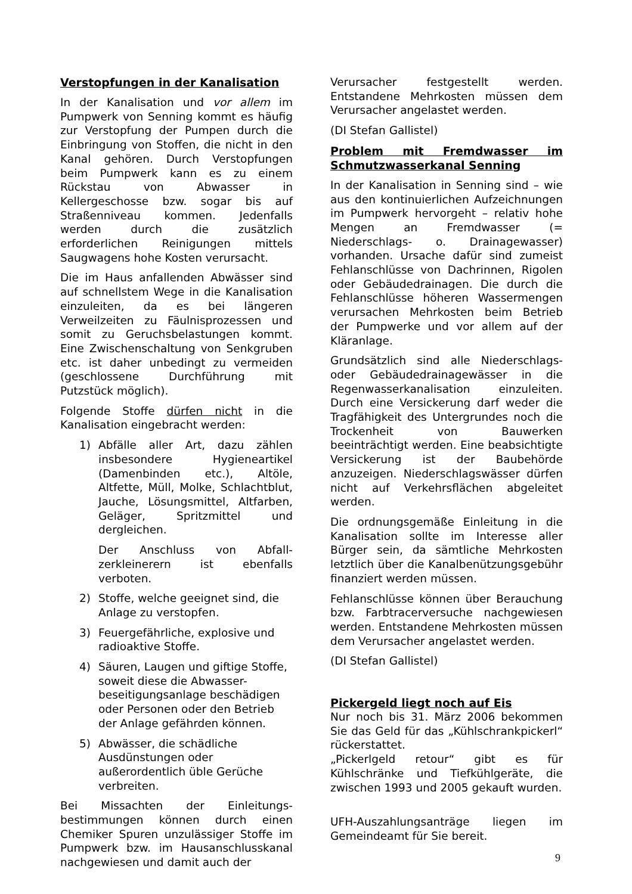Verstopfungen in der Kanalisation
In der Kanalisation und vor allem im Pumpwerk von Senning kommt es häufig zur Verstopfung der Pumpen durch die Einbringung von Stoffen, die nicht in den Kanal gehören. Durch Verstopfungen beim Pumpwerk kann es zu einem Rückstau von Abwasser in Kellergeschosse bzw. sogar bis auf Straßenniveau kommen. Jedenfalls werden durch die zusätzlich erforderlichen Reinigungen mittels Saugwagens hohe Kosten verursacht.
Die im Haus anfallenden Abwässer sind auf schnellstem Wege in die Kanalisation einzuleiten, da es bei längeren Verweilzeiten zu Fäulnisprozessen und somit zu Geruchsbelastungen kommt. Eine Zwischenschaltung von Senkgruben etc. ist daher unbedingt zu vermeiden (geschlossene Durchführung mit Putzstück möglich).
Folgende Stoffe dürfen nicht in die Kanalisation eingebracht werden:
1) Abfälle aller Art, dazu zählen insbesondere Hygieneartikel (Damenbinden etc.), Altöle, Altfette, Müll, Molke, Schlachtblut, Jauche, Lösungsmittel, Altfarben, Geläger, Spritzmittel und dergleichen.
Der Anschluss von Abfall-zerkleinerern ist ebenfalls verboten.
2) Stoffe, welche geeignet sind, die Anlage zu verstopfen.
3) Feuergefährliche, explosive und radioaktive Stoffe.
4) Säuren, Laugen und giftige Stoffe, soweit diese die Abwasser-beseitigungsanlage beschädigen oder Personen oder den Betrieb der Anlage gefährden können.
5) Abwässer, die schädliche Ausdünstungen oder außerordentlich üble Gerüche verbreiten.
Bei Missachten der Einleitungs-bestimmungen können durch einen Chemiker Spuren unzulässiger Stoffe im Pumpwerk bzw. im Hausanschlusskanal nachgewiesen und damit auch der
Verursacher festgestellt werden. Entstandene Mehrkosten müssen dem Verursacher angelastet werden.
(DI Stefan Gallistel)
Problem mit Fremdwasser im Schmutzwasserkanal Senning
In der Kanalisation in Senning sind – wie aus den kontinuierlichen Aufzeichnungen im Pumpwerk hervorgeht – relativ hohe Mengen an Fremdwasser (= Niederschlags- o. Drainagewasser) vorhanden. Ursache dafür sind zumeist Fehlanschlüsse von Dachrinnen, Rigolen oder Gebäudedrainagen. Die durch die Fehlanschlüsse höheren Wassermengen verursachen Mehrkosten beim Betrieb der Pumpwerke und vor allem auf der Kläranlage.
Grundsätzlich sind alle Niederschlags- oder Gebäudedrainagewässer in die Regenwasserkanalisation einzuleiten. Durch eine Versickerung darf weder die Tragfähigkeit des Untergrundes noch die Trockenheit von Bauwerken beeinträchtigt werden. Eine beabsichtigte Versickerung ist der Baubehörde anzuzeigen. Niederschlagswässer dürfen nicht auf Verkehrsflächen abgeleitet werden.
Die ordnungsgemäße Einleitung in die Kanalisation sollte im Interesse aller Bürger sein, da sämtliche Mehrkosten letztlich über die Kanalbenützungsgebühr finanziert werden müssen.
Fehlanschlüsse können über Berauchung bzw. Farbtracerversuche nachgewiesen werden. Entstandene Mehrkosten müssen dem Verursacher angelastet werden.
(DI Stefan Gallistel)
Pickergeld liegt noch auf Eis
Nur noch bis 31. März 2006 bekommen Sie das Geld für das „Kühlschrankpickerl“ rückerstattet.
„Pickerlgeld retour“ gibt es für Kühlschränke und Tiefkühlgeräte, die zwischen 1993 und 2005 gekauft wurden.
UFH-Auszahlungsanträge liegen im Gemeindeamt für Sie bereit.
9